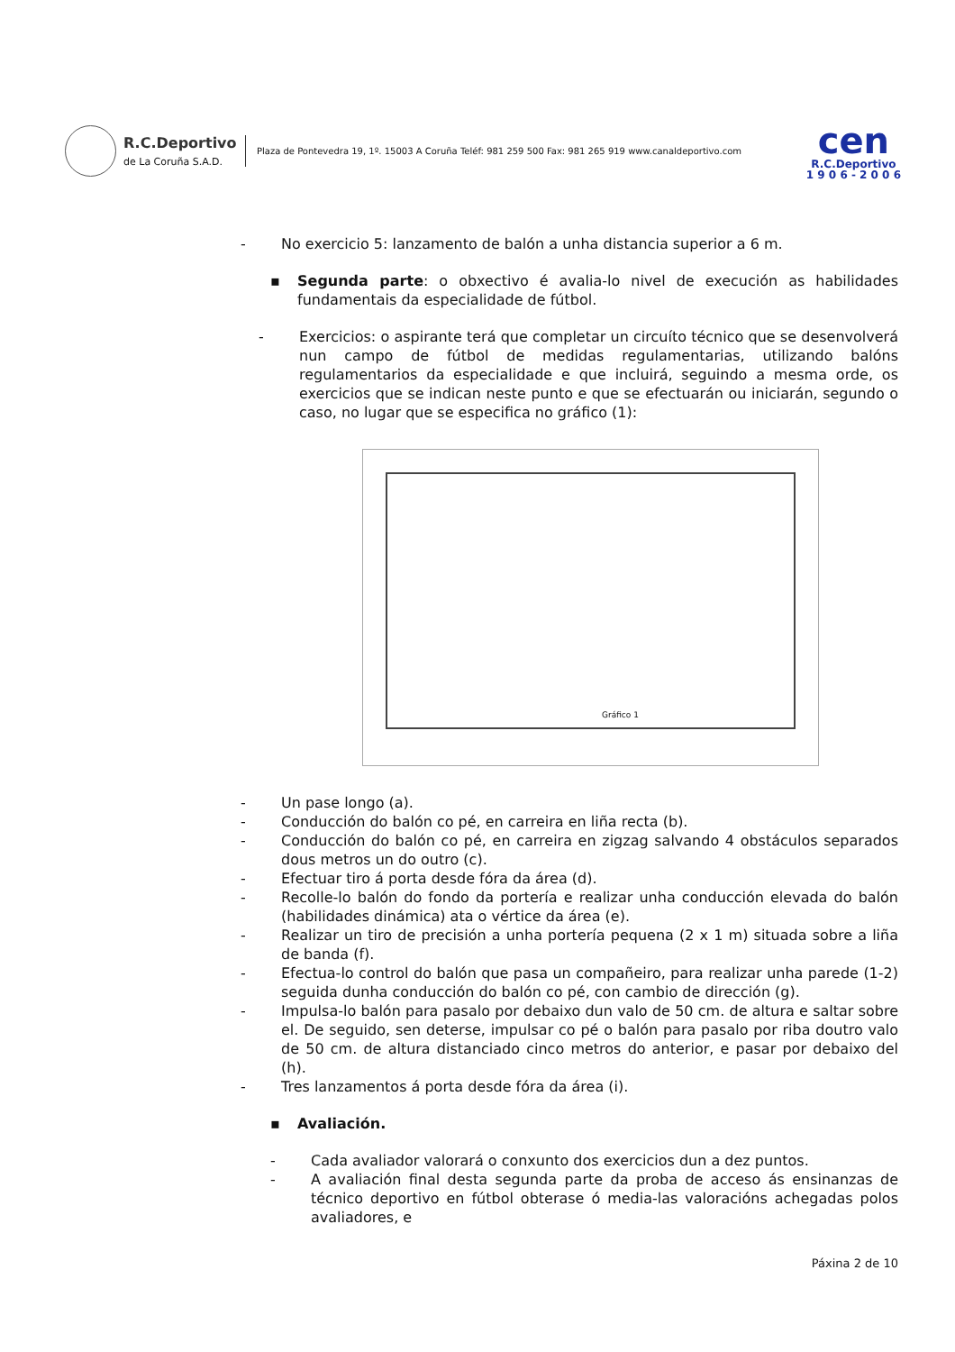R.C.Deportivo
de La Coruña S.A.D.
Plaza de Pontevedra 19, 1º. 15003 A Coruña Teléf: 981 259 500 Fax: 981 265 919 www.canaldeportivo.com
cen
R.C.Deportivo
1 9 0 6 - 2 0 0 6
- No exercicio 5: lanzamento de balón a unha distancia superior a 6 m.
▪ Segunda parte: o obxectivo é avalia-lo nivel de execución as habilidades fundamentais da especialidade de fútbol.
- Exercicios: o aspirante terá que completar un circuíto técnico que se desenvolverá nun campo de fútbol de medidas regulamentarias, utilizando balóns regulamentarios da especialidade e que incluirá, seguindo a mesma orde, os exercicios que se indican neste punto e que se efectuarán ou iniciarán, segundo o caso, no lugar que se especifica no gráfico (1):
Gráfico 1
- Un pase longo (a).
- Conducción do balón co pé, en carreira en liña recta (b).
- Conducción do balón co pé, en carreira en zigzag salvando 4 obstáculos separados dous metros un do outro (c).
- Efectuar tiro á porta desde fóra da área (d).
- Recolle-lo balón do fondo da portería e realizar unha conducción elevada do balón (habilidades dinámica) ata o vértice da área (e).
- Realizar un tiro de precisión a unha portería pequena (2 x 1 m) situada sobre a liña de banda (f).
- Efectua-lo control do balón que pasa un compañeiro, para realizar unha parede (1-2) seguida dunha conducción do balón co pé, con cambio de dirección (g).
- Impulsa-lo balón para pasalo por debaixo dun valo de 50 cm. de altura e saltar sobre el. De seguido, sen deterse, impulsar co pé o balón para pasalo por riba doutro valo de 50 cm. de altura distanciado cinco metros do anterior, e pasar por debaixo del (h).
- Tres lanzamentos á porta desde fóra da área (i).
▪ Avaliación.
- Cada avaliador valorará o conxunto dos exercicios dun a dez puntos.
- A avaliación final desta segunda parte da proba de acceso ás ensinanzas de técnico deportivo en fútbol obterase ó media-las valoracións achegadas polos avaliadores, e
Páxina 2 de 10